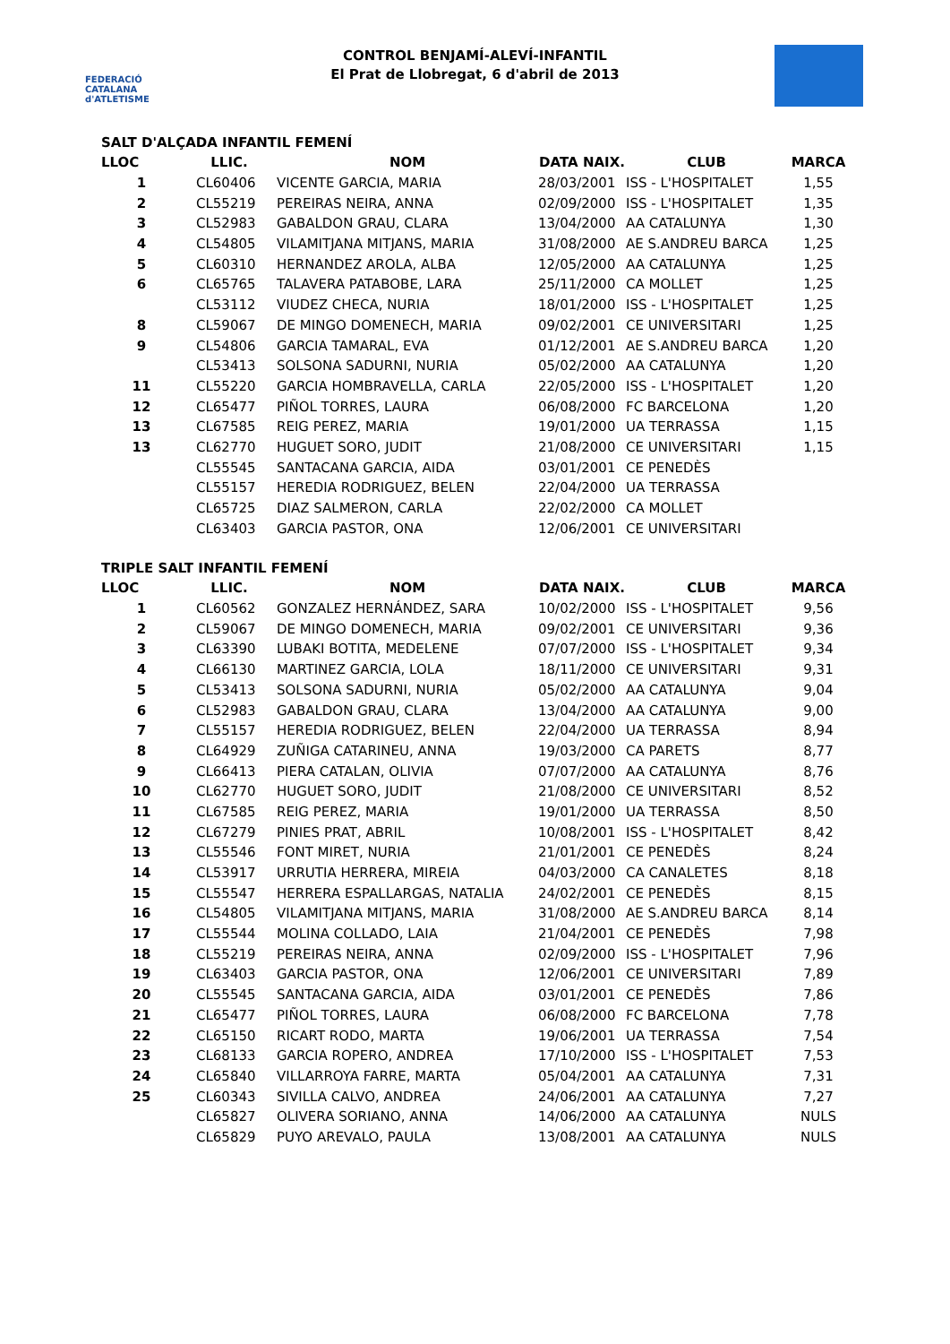FEDERACIÓ CATALANA d'ATLETISME
CONTROL BENJAMÍ-ALEVÍ-INFANTIL
El Prat de Llobregat, 6 d'abril de 2013
SALT D'ALÇADA INFANTIL FEMENÍ
| LLOC | LLIC. | NOM | DATA NAIX. | CLUB | MARCA |
| --- | --- | --- | --- | --- | --- |
| 1 | CL60406 | VICENTE GARCIA, MARIA | 28/03/2001 | ISS - L'HOSPITALET | 1,55 |
| 2 | CL55219 | PEREIRAS NEIRA, ANNA | 02/09/2000 | ISS - L'HOSPITALET | 1,35 |
| 3 | CL52983 | GABALDON GRAU, CLARA | 13/04/2000 | AA CATALUNYA | 1,30 |
| 4 | CL54805 | VILAMITJANA MITJANS, MARIA | 31/08/2000 | AE S.ANDREU BARCA | 1,25 |
| 5 | CL60310 | HERNANDEZ AROLA, ALBA | 12/05/2000 | AA CATALUNYA | 1,25 |
| 6 | CL65765 | TALAVERA PATABOBE, LARA | 25/11/2000 | CA MOLLET | 1,25 |
| | CL53112 | VIUDEZ CHECA, NURIA | 18/01/2000 | ISS - L'HOSPITALET | 1,25 |
| 8 | CL59067 | DE MINGO DOMENECH, MARIA | 09/02/2001 | CE UNIVERSITARI | 1,25 |
| 9 | CL54806 | GARCIA TAMARAL, EVA | 01/12/2001 | AE S.ANDREU BARCA | 1,20 |
| | CL53413 | SOLSONA SADURNI, NURIA | 05/02/2000 | AA CATALUNYA | 1,20 |
| 11 | CL55220 | GARCIA HOMBRAVELLA, CARLA | 22/05/2000 | ISS - L'HOSPITALET | 1,20 |
| 12 | CL65477 | PIÑOL TORRES, LAURA | 06/08/2000 | FC BARCELONA | 1,20 |
| 13 | CL67585 | REIG PEREZ, MARIA | 19/01/2000 | UA TERRASSA | 1,15 |
| 13 | CL62770 | HUGUET SORO, JUDIT | 21/08/2000 | CE UNIVERSITARI | 1,15 |
| | CL55545 | SANTACANA GARCIA, AIDA | 03/01/2001 | CE PENEDÈS | |
| | CL55157 | HEREDIA RODRIGUEZ, BELEN | 22/04/2000 | UA TERRASSA | |
| | CL65725 | DIAZ SALMERON, CARLA | 22/02/2000 | CA MOLLET | |
| | CL63403 | GARCIA PASTOR, ONA | 12/06/2001 | CE UNIVERSITARI | |
TRIPLE SALT INFANTIL FEMENÍ
| LLOC | LLIC. | NOM | DATA NAIX. | CLUB | MARCA |
| --- | --- | --- | --- | --- | --- |
| 1 | CL60562 | GONZALEZ HERNÁNDEZ, SARA | 10/02/2000 | ISS - L'HOSPITALET | 9,56 |
| 2 | CL59067 | DE MINGO DOMENECH, MARIA | 09/02/2001 | CE UNIVERSITARI | 9,36 |
| 3 | CL63390 | LUBAKI BOTITA, MEDELENE | 07/07/2000 | ISS - L'HOSPITALET | 9,34 |
| 4 | CL66130 | MARTINEZ GARCIA, LOLA | 18/11/2000 | CE UNIVERSITARI | 9,31 |
| 5 | CL53413 | SOLSONA SADURNI, NURIA | 05/02/2000 | AA CATALUNYA | 9,04 |
| 6 | CL52983 | GABALDON GRAU, CLARA | 13/04/2000 | AA CATALUNYA | 9,00 |
| 7 | CL55157 | HEREDIA RODRIGUEZ, BELEN | 22/04/2000 | UA TERRASSA | 8,94 |
| 8 | CL64929 | ZUÑIGA CATARINEU, ANNA | 19/03/2000 | CA PARETS | 8,77 |
| 9 | CL66413 | PIERA CATALAN, OLIVIA | 07/07/2000 | AA CATALUNYA | 8,76 |
| 10 | CL62770 | HUGUET SORO, JUDIT | 21/08/2000 | CE UNIVERSITARI | 8,52 |
| 11 | CL67585 | REIG PEREZ, MARIA | 19/01/2000 | UA TERRASSA | 8,50 |
| 12 | CL67279 | PINIES PRAT, ABRIL | 10/08/2001 | ISS - L'HOSPITALET | 8,42 |
| 13 | CL55546 | FONT MIRET, NURIA | 21/01/2001 | CE PENEDÈS | 8,24 |
| 14 | CL53917 | URRUTIA HERRERA, MIREIA | 04/03/2000 | CA CANALETES | 8,18 |
| 15 | CL55547 | HERRERA ESPALLARGAS, NATALIA | 24/02/2001 | CE PENEDÈS | 8,15 |
| 16 | CL54805 | VILAMITJANA MITJANS, MARIA | 31/08/2000 | AE S.ANDREU BARCA | 8,14 |
| 17 | CL55544 | MOLINA COLLADO, LAIA | 21/04/2001 | CE PENEDÈS | 7,98 |
| 18 | CL55219 | PEREIRAS NEIRA, ANNA | 02/09/2000 | ISS - L'HOSPITALET | 7,96 |
| 19 | CL63403 | GARCIA PASTOR, ONA | 12/06/2001 | CE UNIVERSITARI | 7,89 |
| 20 | CL55545 | SANTACANA GARCIA, AIDA | 03/01/2001 | CE PENEDÈS | 7,86 |
| 21 | CL65477 | PIÑOL TORRES, LAURA | 06/08/2000 | FC BARCELONA | 7,78 |
| 22 | CL65150 | RICART RODO, MARTA | 19/06/2001 | UA TERRASSA | 7,54 |
| 23 | CL68133 | GARCIA ROPERO, ANDREA | 17/10/2000 | ISS - L'HOSPITALET | 7,53 |
| 24 | CL65840 | VILLARROYA FARRE, MARTA | 05/04/2001 | AA CATALUNYA | 7,31 |
| 25 | CL60343 | SIVILLA CALVO, ANDREA | 24/06/2001 | AA CATALUNYA | 7,27 |
| | CL65827 | OLIVERA SORIANO, ANNA | 14/06/2000 | AA CATALUNYA | NULS |
| | CL65829 | PUYO AREVALO, PAULA | 13/08/2001 | AA CATALUNYA | NULS |